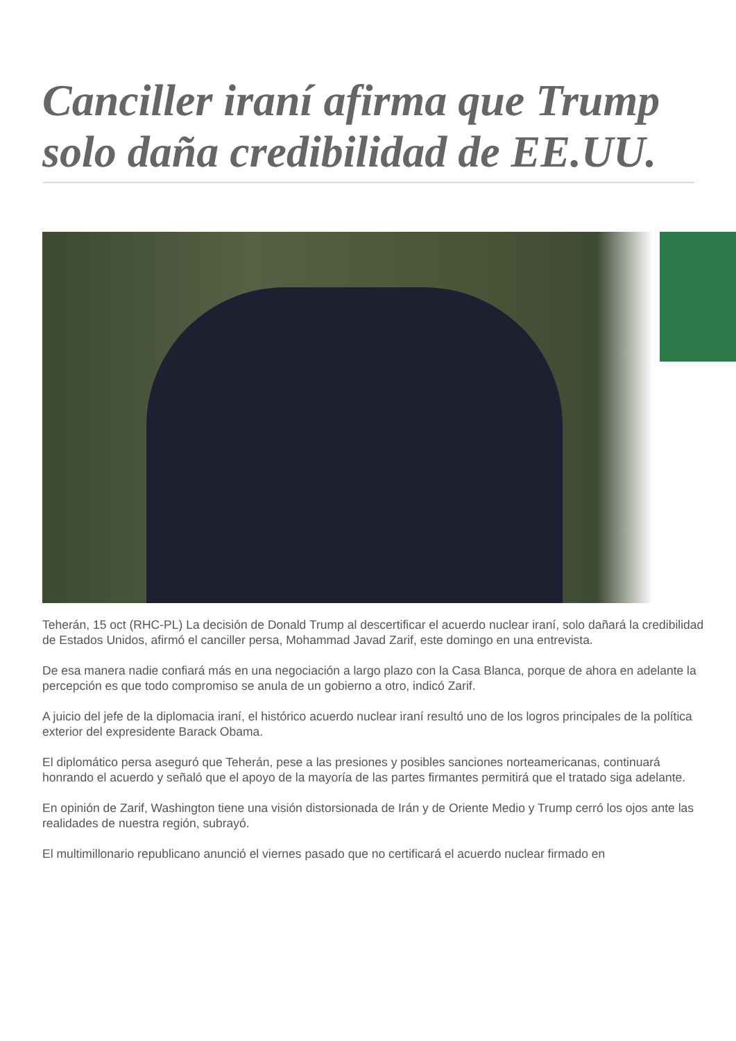Canciller iraní afirma que Trump solo daña credibilidad de EE.UU.
Teherán, 15 oct (RHC-PL) La decisión de Donald Trump al descertificar el acuerdo nuclear iraní, solo dañará la credibilidad de Estados Unidos, afirmó el canciller persa, Mohammad Javad Zarif, este domingo en una entrevista.
De esa manera nadie confiará más en una negociación a largo plazo con la Casa Blanca, porque de ahora en adelante la percepción es que todo compromiso se anula de un gobierno a otro, indicó Zarif.
A juicio del jefe de la diplomacia iraní, el histórico acuerdo nuclear iraní resultó uno de los logros principales de la política exterior del expresidente Barack Obama.
El diplomático persa aseguró que Teherán, pese a las presiones y posibles sanciones norteamericanas, continuará honrando el acuerdo y señaló que el apoyo de la mayoría de las partes firmantes permitirá que el tratado siga adelante.
En opinión de Zarif, Washington tiene una visión distorsionada de Irán y de Oriente Medio y Trump cerró los ojos ante las realidades de nuestra región, subrayó.
El multimillonario republicano anunció el viernes pasado que no certificará el acuerdo nuclear firmado en